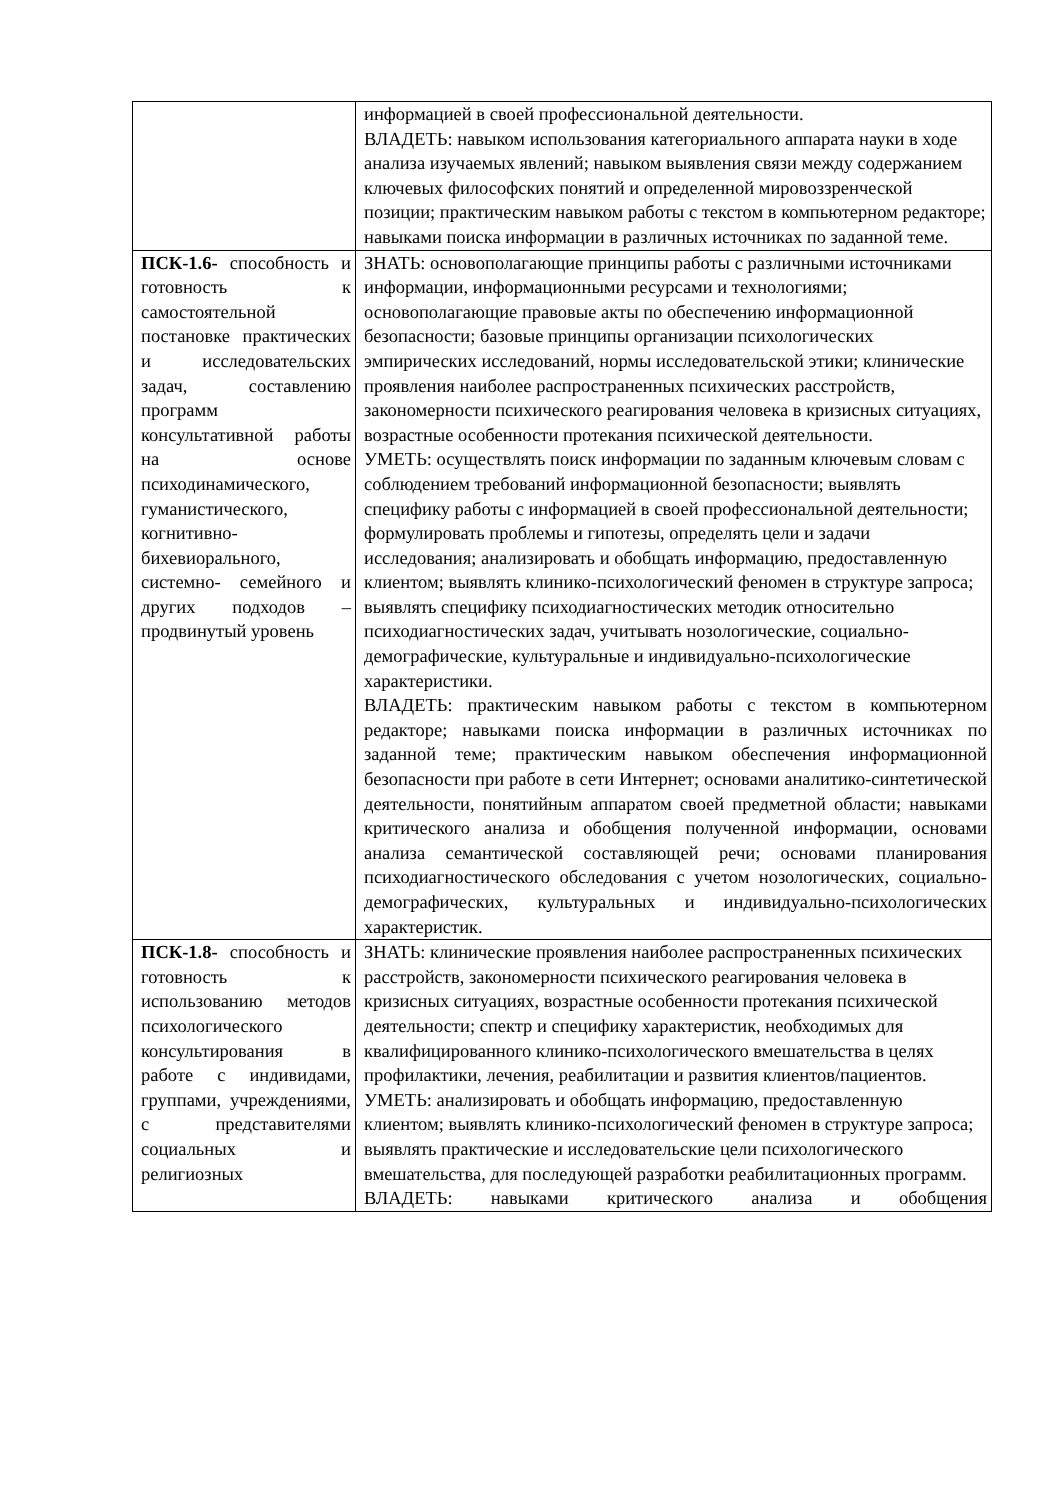| | информацией в своей профессиональной деятельности. ВЛАДЕТЬ: навыком использования категориального аппарата науки в ходе анализа изучаемых явлений; навыком выявления связи между содержанием ключевых философских понятий и определенной мировоззренческой позиции; практическим навыком работы с текстом в компьютерном редакторе; навыками поиска информации в различных источниках по заданной теме. |
| ПСК-1.6- способность и готовность к самостоятельной постановке практических и исследовательских задач, составлению программ консультативной работы на основе психодинамического, гуманистического, когнитивно-бихевиорального, системно- семейного и других подходов – продвинутый уровень | ЗНАТЬ: основополагающие принципы работы с различными источниками информации, информационными ресурсами и технологиями; основополагающие правовые акты по обеспечению информационной безопасности; базовые принципы организации психологических эмпирических исследований, нормы исследовательской этики; клинические проявления наиболее распространенных психических расстройств, закономерности психического реагирования человека в кризисных ситуациях, возрастные особенности протекания психической деятельности. УМЕТЬ: осуществлять поиск информации по заданным ключевым словам с соблюдением требований информационной безопасности; выявлять специфику работы с информацией в своей профессиональной деятельности; формулировать проблемы и гипотезы, определять цели и задачи исследования; анализировать и обобщать информацию, предоставленную клиентом; выявлять клинико-психологический феномен в структуре запроса; выявлять специфику психодиагностических методик относительно психодиагностических задач, учитывать нозологические, социально-демографические, культуральные и индивидуально-психологические характеристики. ВЛАДЕТЬ: практическим навыком работы с текстом в компьютерном редакторе; навыками поиска информации в различных источниках по заданной теме; практическим навыком обеспечения информационной безопасности при работе в сети Интернет; основами аналитико-синтетической деятельности, понятийным аппаратом своей предметной области; навыками критического анализа и обобщения полученной информации, основами анализа семантической составляющей речи; основами планирования психодиагностического обследования с учетом нозологических, социально-демографических, культуральных и индивидуально-психологических характеристик. |
| ПСК-1.8- способность и готовность к использованию методов психологического консультирования в работе с индивидами, группами, учреждениями, с представителями социальных и религиозных | ЗНАТЬ: клинические проявления наиболее распространенных психических расстройств, закономерности психического реагирования человека в кризисных ситуациях, возрастные особенности протекания психической деятельности; спектр и специфику характеристик, необходимых для квалифицированного клинико-психологического вмешательства в целях профилактики, лечения, реабилитации и развития клиентов/пациентов. УМЕТЬ: анализировать и обобщать информацию, предоставленную клиентом; выявлять клинико-психологический феномен в структуре запроса; выявлять практические и исследовательские цели психологического вмешательства, для последующей разработки реабилитационных программ. ВЛАДЕТЬ: навыками критического анализа и обобщения |